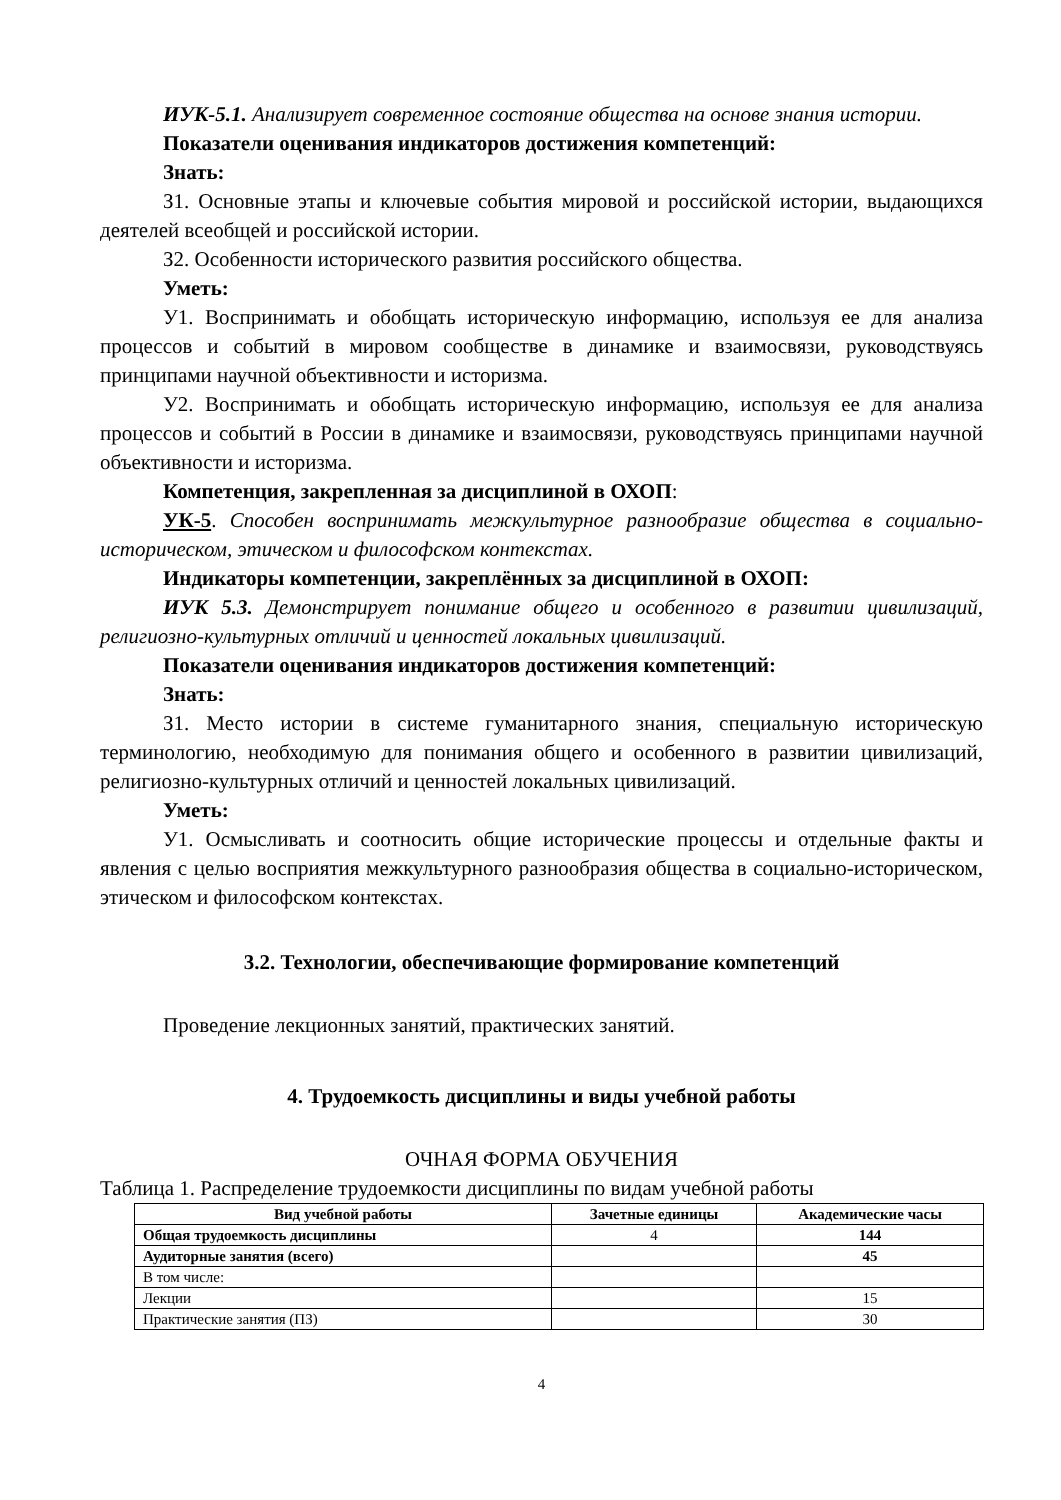ИУК-5.1. Анализирует современное состояние общества на основе знания истории.
Показатели оценивания индикаторов достижения компетенций:
Знать:
З1. Основные этапы и ключевые события мировой и российской истории, выдающихся деятелей всеобщей и российской истории.
З2. Особенности исторического развития российского общества.
Уметь:
У1. Воспринимать и обобщать историческую информацию, используя ее для анализа процессов и событий в мировом сообществе в динамике и взаимосвязи, руководствуясь принципами научной объективности и историзма.
У2. Воспринимать и обобщать историческую информацию, используя ее для анализа процессов и событий в России в динамике и взаимосвязи, руководствуясь принципами научной объективности и историзма.
Компетенция, закрепленная за дисциплиной в ОХОП:
УК-5. Способен воспринимать межкультурное разнообразие общества в социально-историческом, этическом и философском контекстах.
Индикаторы компетенции, закреплённых за дисциплиной в ОХОП:
ИУК 5.3. Демонстрирует понимание общего и особенного в развитии цивилизаций, религиозно-культурных отличий и ценностей локальных цивилизаций.
Показатели оценивания индикаторов достижения компетенций:
Знать:
З1. Место истории в системе гуманитарного знания, специальную историческую терминологию, необходимую для понимания общего и особенного в развитии цивилизаций, религиозно-культурных отличий и ценностей локальных цивилизаций.
Уметь:
У1. Осмысливать и соотносить общие исторические процессы и отдельные факты и явления с целью восприятия межкультурного разнообразия общества в социально-историческом, этическом и философском контекстах.
3.2. Технологии, обеспечивающие формирование компетенций
Проведение лекционных занятий, практических занятий.
4. Трудоемкость дисциплины и виды учебной работы
ОЧНАЯ ФОРМА ОБУЧЕНИЯ
Таблица 1. Распределение трудоемкости дисциплины по видам учебной работы
| Вид учебной работы | Зачетные единицы | Академические часы |
| --- | --- | --- |
| Общая трудоемкость дисциплины | 4 | 144 |
| Аудиторные занятия (всего) | | 45 |
| В том числе: | | |
| Лекции | | 15 |
| Практические занятия (ПЗ) | | 30 |
4